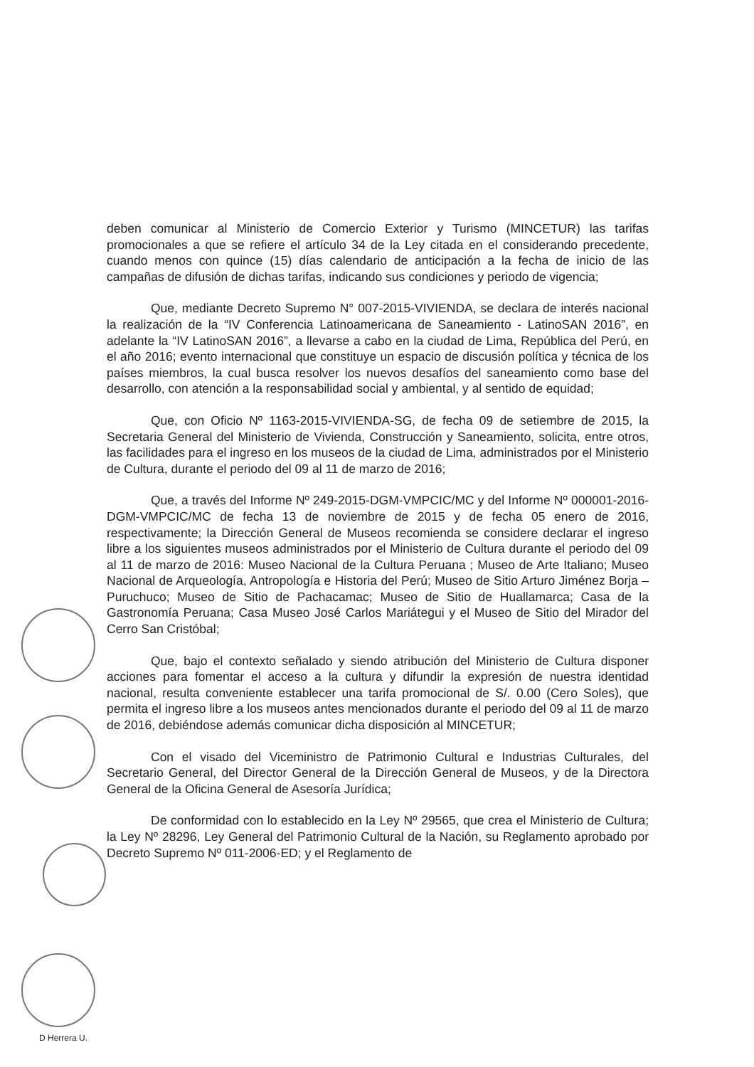deben comunicar al Ministerio de Comercio Exterior y Turismo (MINCETUR) las tarifas promocionales a que se refiere el artículo 34 de la Ley citada en el considerando precedente, cuando menos con quince (15) días calendario de anticipación a la fecha de inicio de las campañas de difusión de dichas tarifas, indicando sus condiciones y periodo de vigencia;
Que, mediante Decreto Supremo N° 007-2015-VIVIENDA, se declara de interés nacional la realización de la “IV Conferencia Latinoamericana de Saneamiento - LatinoSAN 2016”, en adelante la “IV LatinoSAN 2016”, a llevarse a cabo en la ciudad de Lima, República del Perú, en el año 2016; evento internacional que constituye un espacio de discusión política y técnica de los países miembros, la cual busca resolver los nuevos desafíos del saneamiento como base del desarrollo, con atención a la responsabilidad social y ambiental, y al sentido de equidad;
Que, con Oficio Nº 1163-2015-VIVIENDA-SG, de fecha 09 de setiembre de 2015, la Secretaria General del Ministerio de Vivienda, Construcción y Saneamiento, solicita, entre otros, las facilidades para el ingreso en los museos de la ciudad de Lima, administrados por el Ministerio de Cultura, durante el periodo del 09 al 11 de marzo de 2016;
Que, a través del Informe Nº 249-2015-DGM-VMPCIC/MC y del Informe Nº 000001-2016-DGM-VMPCIC/MC de fecha 13 de noviembre de 2015 y de fecha 05 enero de 2016, respectivamente; la Dirección General de Museos recomienda se considere declarar el ingreso libre a los siguientes museos administrados por el Ministerio de Cultura durante el periodo del 09 al 11 de marzo de 2016: Museo Nacional de la Cultura Peruana ; Museo de Arte Italiano; Museo Nacional de Arqueología, Antropología e Historia del Perú; Museo de Sitio Arturo Jiménez Borja – Puruchuco; Museo de Sitio de Pachacamac; Museo de Sitio de Huallamarca; Casa de la Gastronomía Peruana; Casa Museo José Carlos Mariátegui y el Museo de Sitio del Mirador del Cerro San Cristóbal;
Que, bajo el contexto señalado y siendo atribución del Ministerio de Cultura disponer acciones para fomentar el acceso a la cultura y difundir la expresión de nuestra identidad nacional, resulta conveniente establecer una tarifa promocional de S/. 0.00 (Cero Soles), que permita el ingreso libre a los museos antes mencionados durante el periodo del 09 al 11 de marzo de 2016, debiéndose además comunicar dicha disposición al MINCETUR;
Con el visado del Viceministro de Patrimonio Cultural e Industrias Culturales, del Secretario General, del Director General de la Dirección General de Museos, y de la Directora General de la Oficina General de Asesoría Jurídica;
De conformidad con lo establecido en la Ley Nº 29565, que crea el Ministerio de Cultura; la Ley Nº 28296, Ley General del Patrimonio Cultural de la Nación, su Reglamento aprobado por Decreto Supremo Nº 011-2006-ED; y el Reglamento de
D Herrera U.